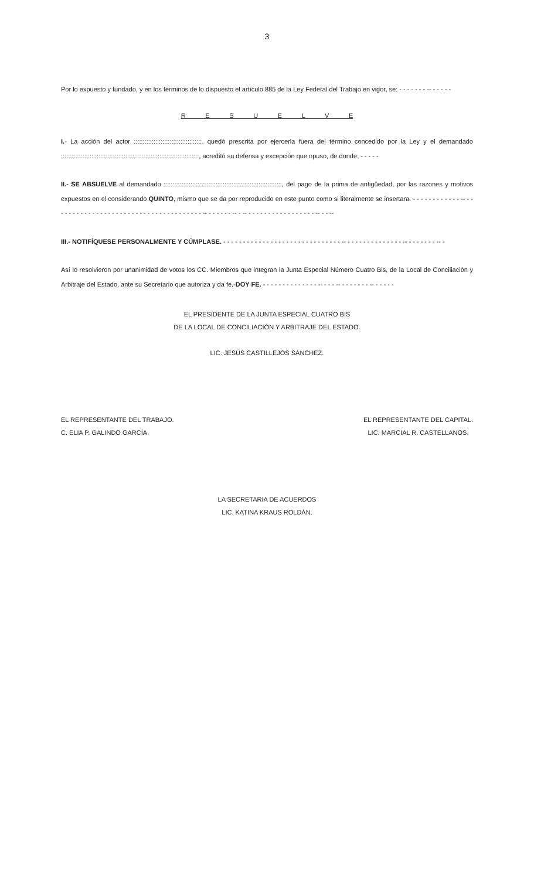3
Por lo expuesto y fundado, y en los términos de lo dispuesto el artículo 885 de la Ley Federal del Trabajo en vigor, se: - - - - - - - -- - - - - -
R E S U E L V E
I.- La acción del actor ::::::::::::::::::::::::::::::::::::::, quedó prescrita por ejercerla fuera del término concedido por la Ley y el demandado :::::::::::::::::::::::::::::::::::::::::::::::::::::::::::::::::::::::::::::, acreditó su defensa y excepción que opuso, de donde: - - - - -
II.- SE ABSUELVE al demandado ::::::::::::::::::::::::::::::::::::::::::::::::::::::::::::::::::, del pago de la prima de antigüedad, por las razones y motivos expuestos en el considerando QUINTO, mismo que se da por reproducido en este punto como si literalmente se insertara. - - - - - - - - - - - - -- - - - - - - - - - - - - - - - - - - - - - - - - - - - - - - - - - - - - - - -- - - - - - - -- - -- - - - - - - - - - - - - - - - - - -- - - --
III.- NOTIFÍQUESE PERSONALMENTE Y CÚMPLASE. - - - - - - - - - - - - - - - - - - - - - - - - - - - - - - -- - - - - - - - - - - - - - - -- - - - - - - - -- -
Así lo resolvieron por unanimidad de votos los CC. Miembros que integran la Junta Especial Número Cuatro Bis, de la Local de Conciliación y Arbitraje del Estado, ante su Secretario que autoriza y da fe.-DOY FE. - - - - - - - - - - - - - - -- - - - -- - - - - - - - -- - - - - -
EL PRESIDENTE DE LA JUNTA ESPECIAL CUATRO BIS
DE LA LOCAL DE CONCILIACIÓN Y ARBITRAJE DEL ESTADO.
LIC. JESÚS CASTILLEJOS SÁNCHEZ.
EL REPRESENTANTE DEL TRABAJO.
C. ELIA P. GALINDO GARCÍA.
EL REPRESENTANTE DEL CAPITAL.
LIC. MARCIAL R. CASTELLANOS.
LA SECRETARIA DE ACUERDOS
LIC. KATINA KRAUS ROLDÁN.